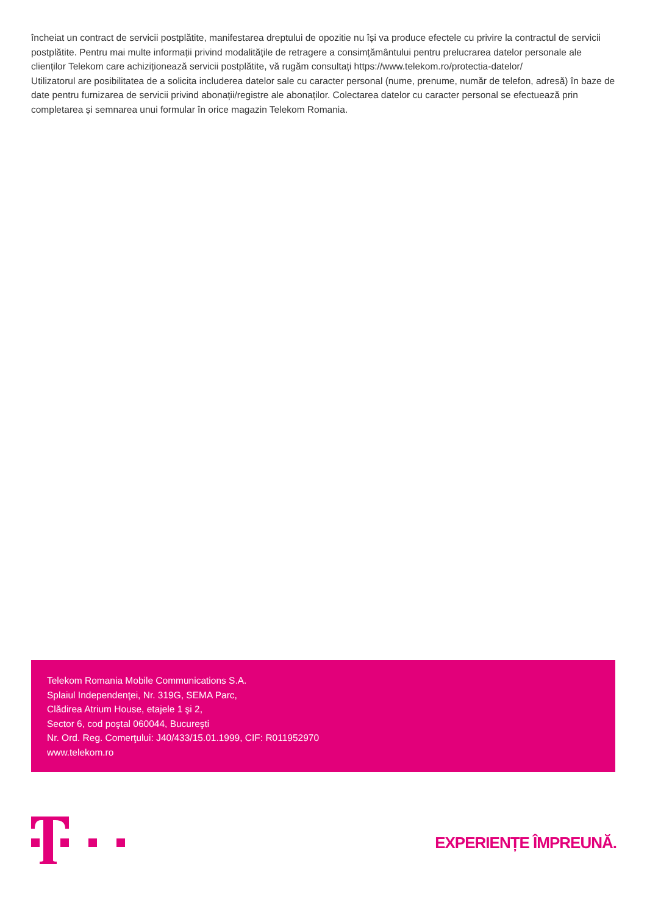încheiat un contract de servicii postplătite, manifestarea dreptului de opozitie nu își va produce efectele cu privire la contractul de servicii postplătite. Pentru mai multe informații privind modalitățile de retragere a consimțământului pentru prelucrarea datelor personale ale clienților Telekom care achiziționează servicii postplătite, vă rugăm consultați https://www.telekom.ro/protectia-datelor/
Utilizatorul are posibilitatea de a solicita includerea datelor sale cu caracter personal (nume, prenume, număr de telefon, adresă) în baze de date pentru furnizarea de servicii privind abonații/registre ale abonaților. Colectarea datelor cu caracter personal se efectuează prin completarea și semnarea unui formular în orice magazin Telekom Romania.
Telekom Romania Mobile Communications S.A.
Splaiul Independenţei, Nr. 319G, SEMA Parc,
Clădirea Atrium House, etajele 1 şi 2,
Sector 6, cod poştal 060044, Bucureşti
Nr. Ord. Reg. Comerţului: J40/433/15.01.1999, CIF: R011952970
www.telekom.ro
EXPERIENȚE ÎMPREUNĂ.